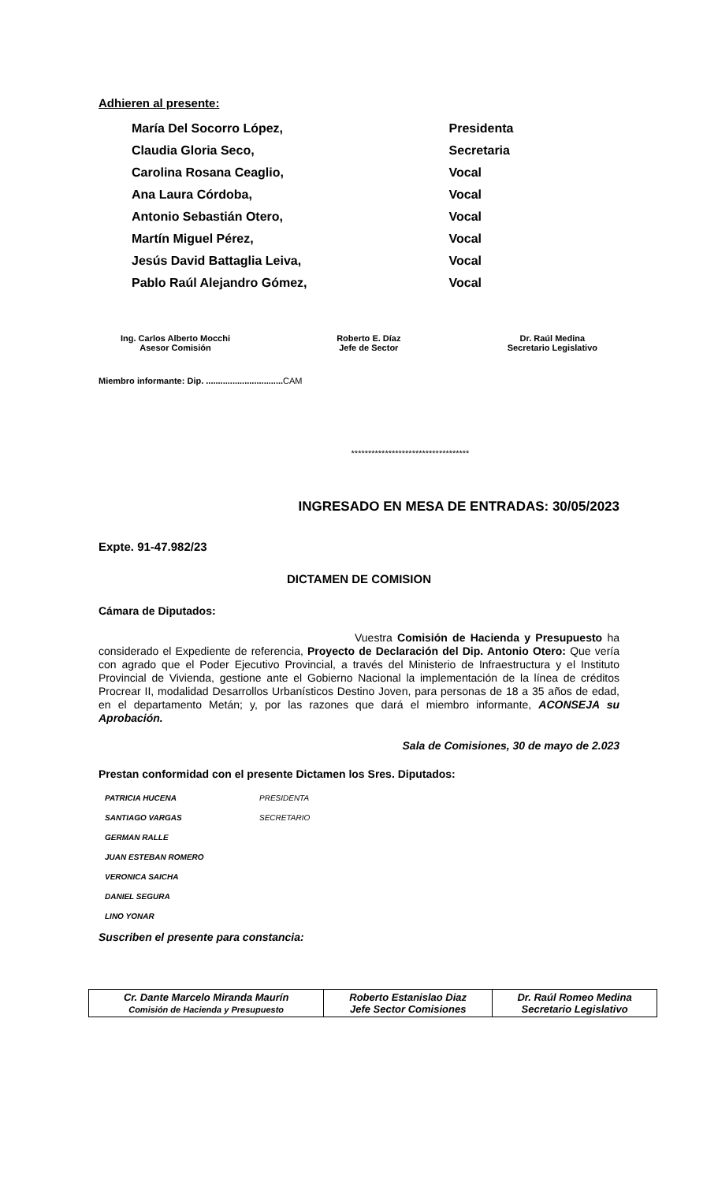Adhieren al presente:
| María Del Socorro López, | Presidenta |
| Claudia Gloria Seco, | Secretaria |
| Carolina Rosana Ceaglio, | Vocal |
| Ana Laura Córdoba, | Vocal |
| Antonio Sebastián Otero, | Vocal |
| Martín Miguel Pérez, | Vocal |
| Jesús David Battaglia Leiva, | Vocal |
| Pablo Raúl Alejandro Gómez, | Vocal |
Ing. Carlos Alberto Mocchi
Asesor Comisión
Roberto E. Díaz
Jefe de Sector
Dr. Raúl Medina
Secretario Legislativo
Miembro informante: Dip. ................................ CAM
***********************************
INGRESADO EN MESA DE ENTRADAS: 30/05/2023
Expte. 91-47.982/23
DICTAMEN DE COMISION
Cámara de Diputados:
Vuestra Comisión de Hacienda y Presupuesto ha considerado el Expediente de referencia, Proyecto de Declaración del Dip. Antonio Otero: Que vería con agrado que el Poder Ejecutivo Provincial, a través del Ministerio de Infraestructura y el Instituto Provincial de Vivienda, gestione ante el Gobierno Nacional la implementación de la línea de créditos Procrear II, modalidad Desarrollos Urbanísticos Destino Joven, para personas de 18 a 35 años de edad, en el departamento Metán; y, por las razones que dará el miembro informante, ACONSEJA su Aprobación.
Sala de Comisiones, 30 de mayo de 2.023
Prestan conformidad con el presente Dictamen los Sres. Diputados:
| PATRICIA HUCENA | PRESIDENTA |
| SANTIAGO VARGAS | SECRETARIO |
| GERMAN RALLE | |
| JUAN ESTEBAN ROMERO | |
| VERONICA SAICHA | |
| DANIEL SEGURA | |
| LINO YONAR | |
Suscriben el presente para constancia:
| Cr. Dante Marcelo Miranda Maurín Comisión de Hacienda y Presupuesto | Roberto Estanislao Diaz Jefe Sector Comisiones | Dr. Raúl Romeo Medina Secretario Legislativo |